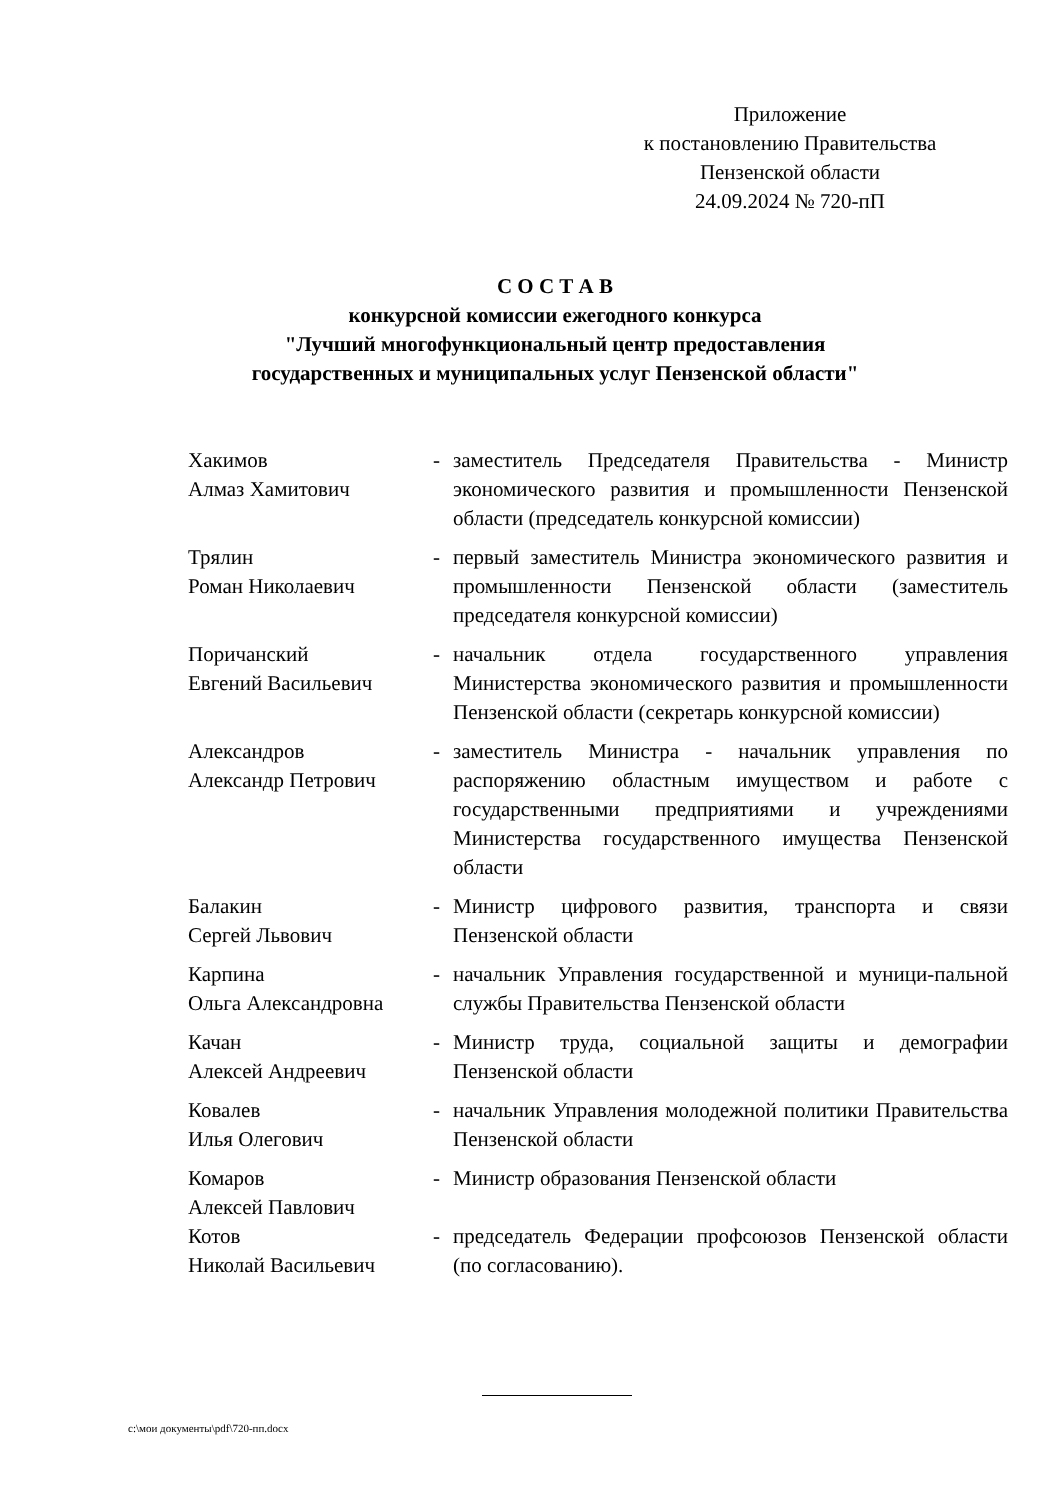Приложение
к постановлению Правительства
Пензенской области
24.09.2024 № 720-пП
С О С Т А В
конкурсной комиссии ежегодного конкурса
"Лучший многофункциональный центр предоставления
государственных и муниципальных услуг Пензенской области"
| Хакимов Алмаз Хамитович | - | заместитель Председателя Правительства - Министр экономического развития и промышленности Пензенской области (председатель конкурсной комиссии) |
| Трялин Роман Николаевич | - | первый заместитель Министра экономического развития и промышленности Пензенской области (заместитель председателя конкурсной комиссии) |
| Поричанский Евгений Васильевич | - | начальник отдела государственного управления Министерства экономического развития и промышленности Пензенской области (секретарь конкурсной комиссии) |
| Александров Александр Петрович | - | заместитель Министра - начальник управления по распоряжению областным имуществом и работе с государственными предприятиями и учреждениями Министерства государственного имущества Пензенской области |
| Балакин Сергей Львович | - | Министр цифрового развития, транспорта и связи Пензенской области |
| Карпина Ольга Александровна | - | начальник Управления государственной и муници-пальной службы Правительства Пензенской области |
| Качан Алексей Андреевич | - | Министр труда, социальной защиты и демографии Пензенской области |
| Ковалев Илья Олегович | - | начальник Управления молодежной политики Правительства Пензенской области |
| Комаров Алексей Павлович | - | Министр образования Пензенской области |
| Котов Николай Васильевич | - | председатель Федерации профсоюзов Пензенской области (по согласованию). |
c:\мои документы\pdf\720-пп.docx